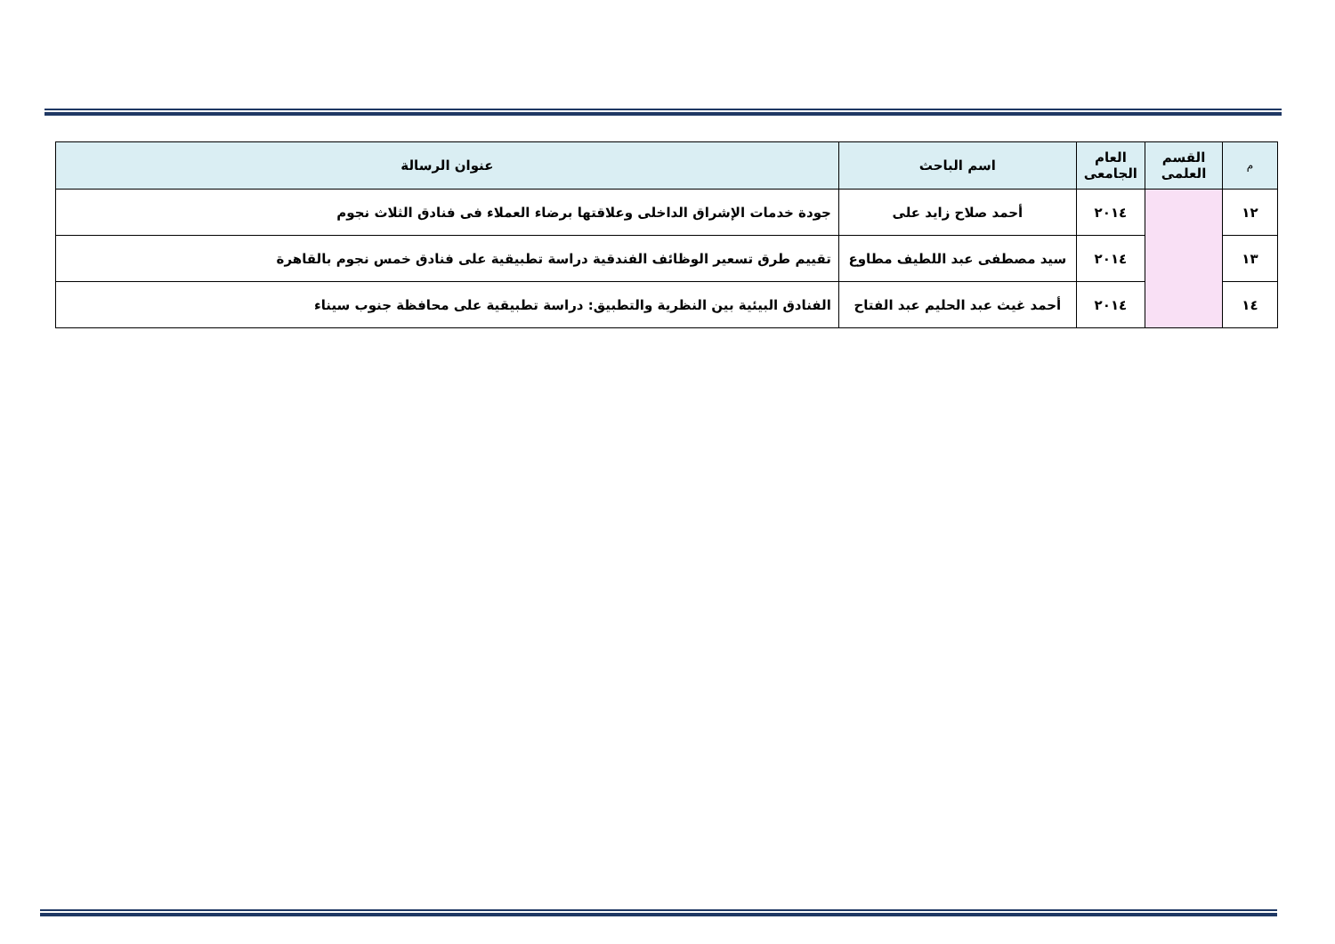| م | القسم العلمى | العام الجامعى | اسم الباحث | عنوان الرسالة |
| --- | --- | --- | --- | --- |
| ١٢ | | ٢٠١٤ | أحمد صلاح زايد على | جودة خدمات الإشراق الداخلى وعلاقتها برضاء العملاء فى فنادق الثلاث نجوم |
| ١٣ | | ٢٠١٤ | سيد مصطفى عبد اللطيف مطاوع | تقييم طرق تسعير الوظائف الفندقية دراسة تطبيقية على فنادق خمس نجوم بالقاهرة |
| ١٤ | | ٢٠١٤ | أحمد غيث عبد الحليم عبد الفتاح | الفنادق البيئية بين النظرية والتطبيق: دراسة تطبيقية على محافظة جنوب سيناء |